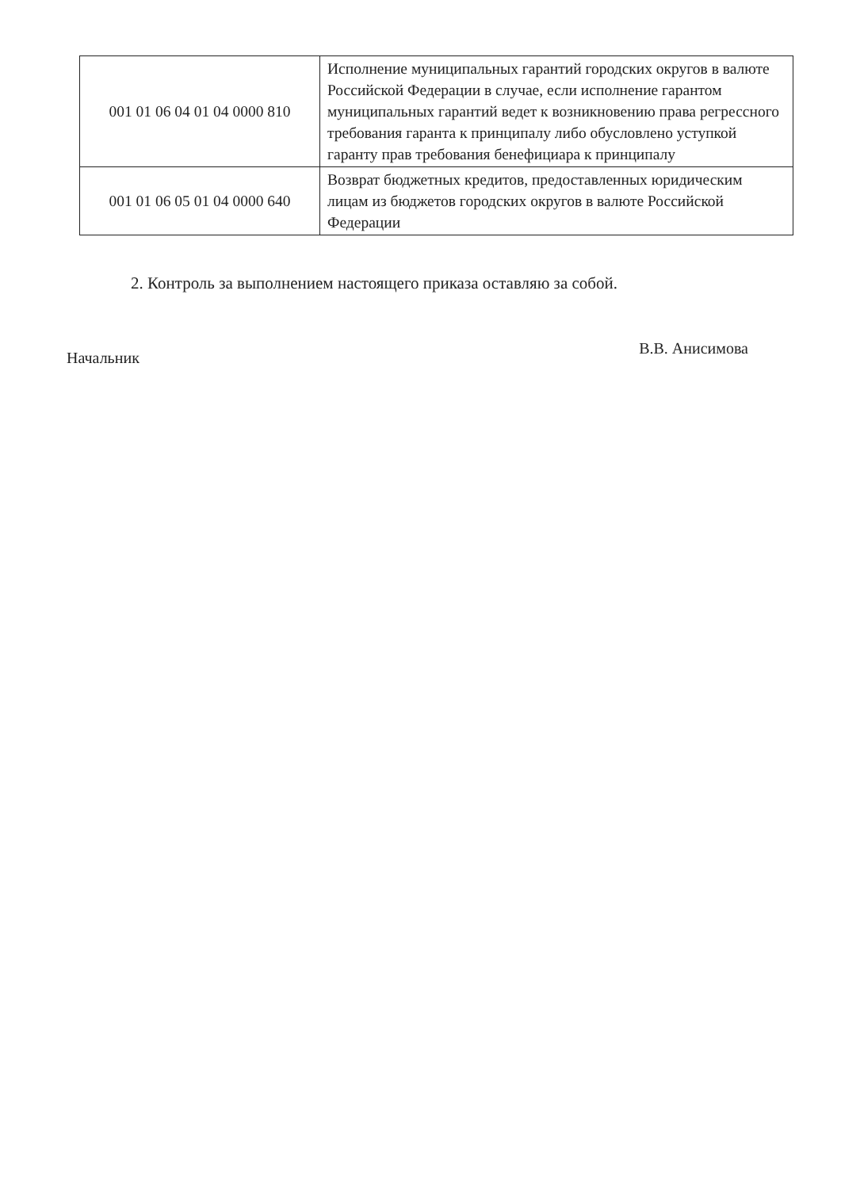| 001 01 06 04 01 04 0000 810 | Исполнение муниципальных гарантий городских округов в валюте Российской Федерации в случае, если исполнение гарантом муниципальных гарантий ведет к возникновению права регрессного требования гаранта к принципалу либо обусловлено уступкой гаранту прав требования бенефициара к принципалу |
| 001 01 06 05 01 04 0000 640 | Возврат бюджетных кредитов, предоставленных юридическим лицам из бюджетов городских округов в валюте Российской Федерации |
2. Контроль за выполнением настоящего приказа оставляю за собой.
Начальник В.В. Анисимова